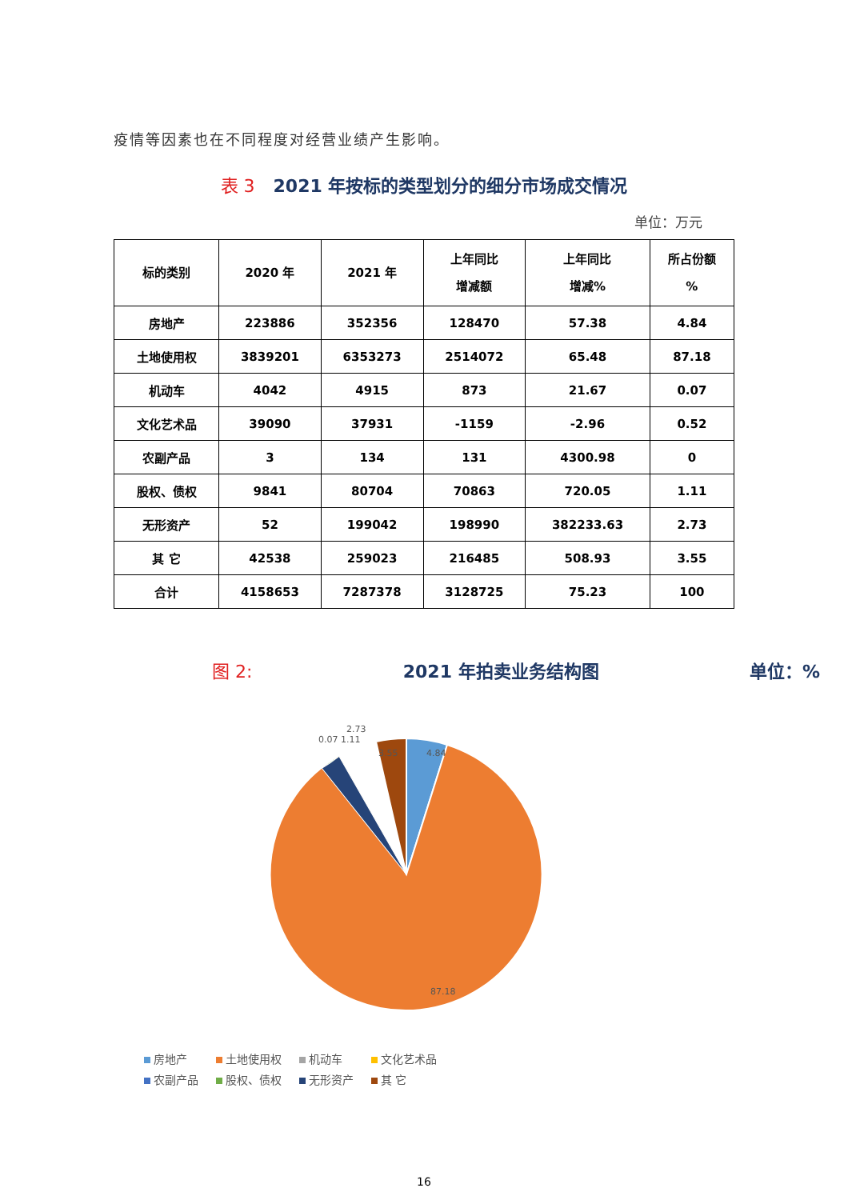疫情等因素也在不同程度对经营业绩产生影响。
表 3 2021 年按标的类型划分的细分市场成交情况
单位：万元
| 标的类别 | 2020 年 | 2021 年 | 上年同比 增减额 | 上年同比 增减% | 所占份额 % |
| --- | --- | --- | --- | --- | --- |
| 房地产 | 223886 | 352356 | 128470 | 57.38 | 4.84 |
| 土地使用权 | 3839201 | 6353273 | 2514072 | 65.48 | 87.18 |
| 机动车 | 4042 | 4915 | 873 | 21.67 | 0.07 |
| 文化艺术品 | 39090 | 37931 | -1159 | -2.96 | 0.52 |
| 农副产品 | 3 | 134 | 131 | 4300.98 | 0 |
| 股权、债权 | 9841 | 80704 | 70863 | 720.05 | 1.11 |
| 无形资产 | 52 | 199042 | 198990 | 382233.63 | 2.73 |
| 其 它 | 42538 | 259023 | 216485 | 508.93 | 3.55 |
| 合计 | 4158653 | 7287378 | 3128725 | 75.23 | 100 |
图 2: 2021 年拍卖业务结构图 单位：%
4.84
87.18
3.55
2.73
0.07 1.11
房地产 土地使用权 机动车 文化艺术品 农副产品 股权、债权 无形资产 其 它
16